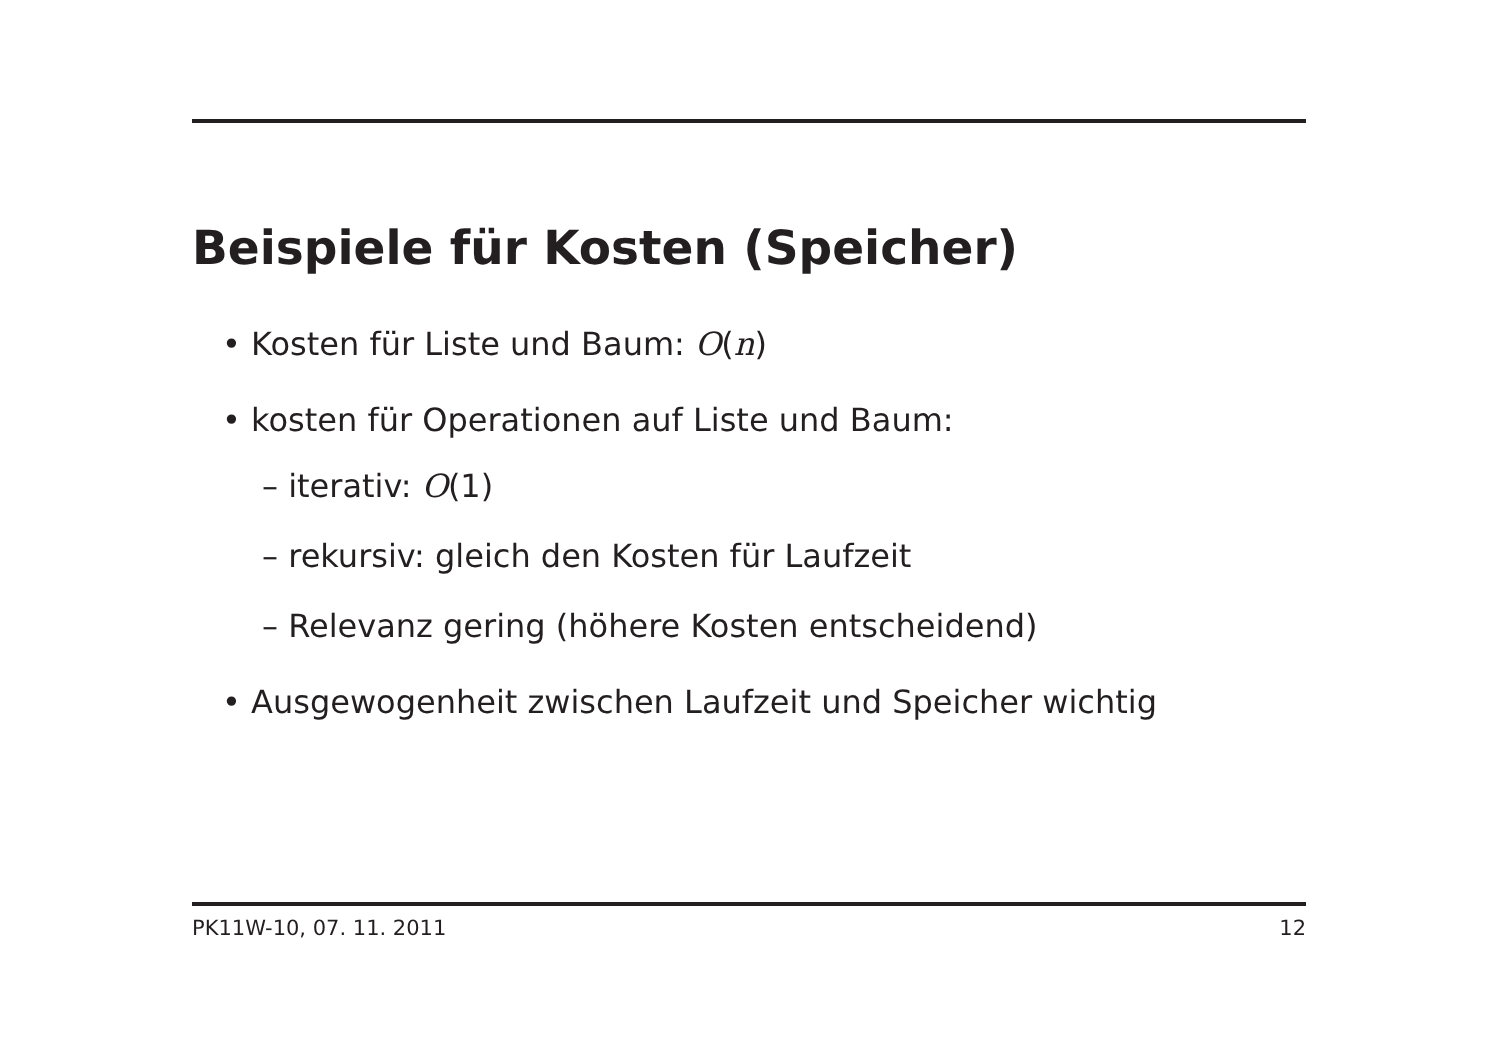Beispiele für Kosten (Speicher)
• Kosten für Liste und Baum: O(n)
• kosten für Operationen auf Liste und Baum:
– iterativ: O(1)
– rekursiv: gleich den Kosten für Laufzeit
– Relevanz gering (höhere Kosten entscheidend)
• Ausgewogenheit zwischen Laufzeit und Speicher wichtig
PK11W-10, 07. 11. 2011 12